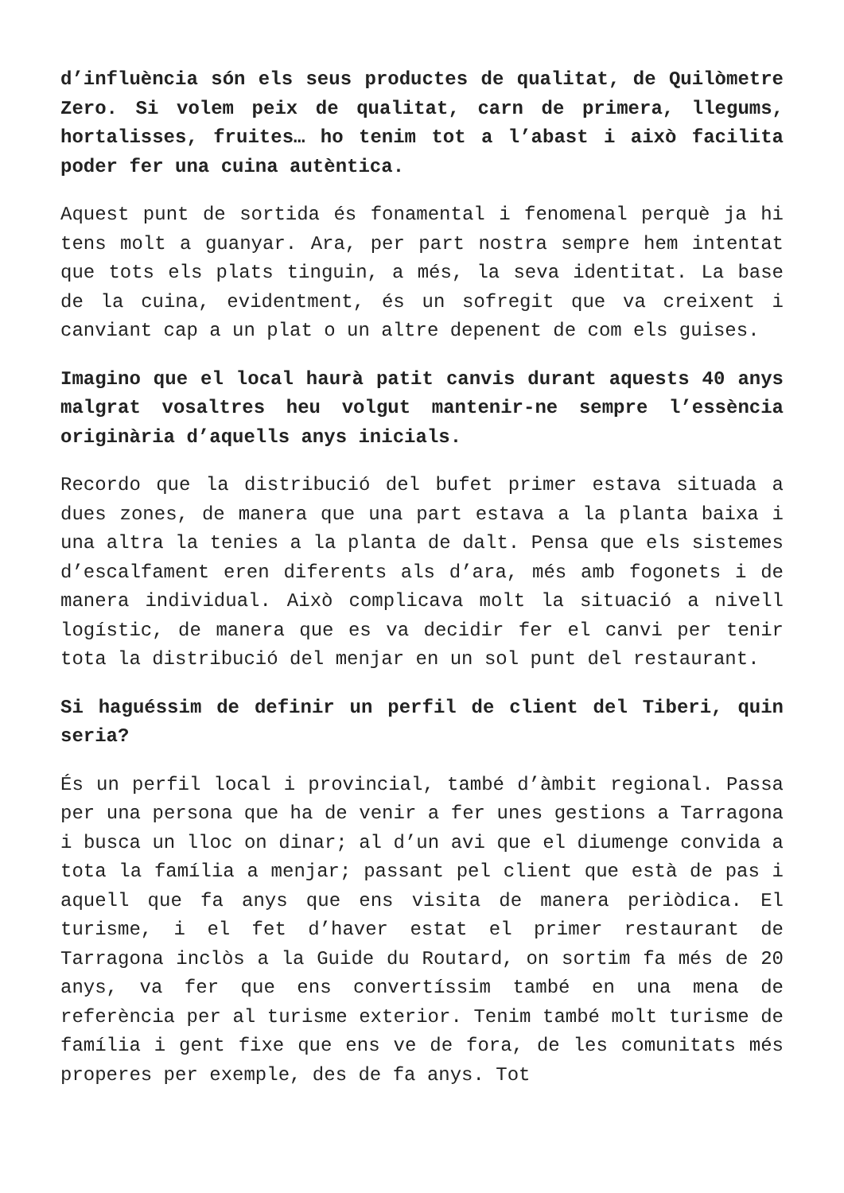d’influència són els seus productes de qualitat, de Quilòmetre Zero. Si volem peix de qualitat, carn de primera, llegums, hortalisses, fruites… ho tenim tot a l’abast i això facilita poder fer una cuina autèntica.
Aquest punt de sortida és fonamental i fenomenal perquè ja hi tens molt a guanyar. Ara, per part nostra sempre hem intentat que tots els plats tinguin, a més, la seva identitat. La base de la cuina, evidentment, és un sofregit que va creixent i canviant cap a un plat o un altre depenent de com els guises.
Imagino que el local haurà patit canvis durant aquests 40 anys malgrat vosaltres heu volgut mantenir-ne sempre l’essència originària d’aquells anys inicials.
Recordo que la distribució del bufet primer estava situada a dues zones, de manera que una part estava a la planta baixa i una altra la tenies a la planta de dalt. Pensa que els sistemes d’escalfament eren diferents als d’ara, més amb fogonets i de manera individual. Això complicava molt la situació a nivell logístic, de manera que es va decidir fer el canvi per tenir tota la distribució del menjar en un sol punt del restaurant.
Si haguéssim de definir un perfil de client del Tiberi, quin seria?
És un perfil local i provincial, també d’àmbit regional. Passa per una persona que ha de venir a fer unes gestions a Tarragona i busca un lloc on dinar; al d’un avi que el diumenge convida a tota la família a menjar; passant pel client que està de pas i aquell que fa anys que ens visita de manera periòdica. El turisme, i el fet d’haver estat el primer restaurant de Tarragona inclòs a la Guide du Routard, on sortim fa més de 20 anys, va fer que ens convertíssim també en una mena de referència per al turisme exterior. Tenim també molt turisme de família i gent fixe que ens ve de fora, de les comunitats més properes per exemple, des de fa anys. Tot